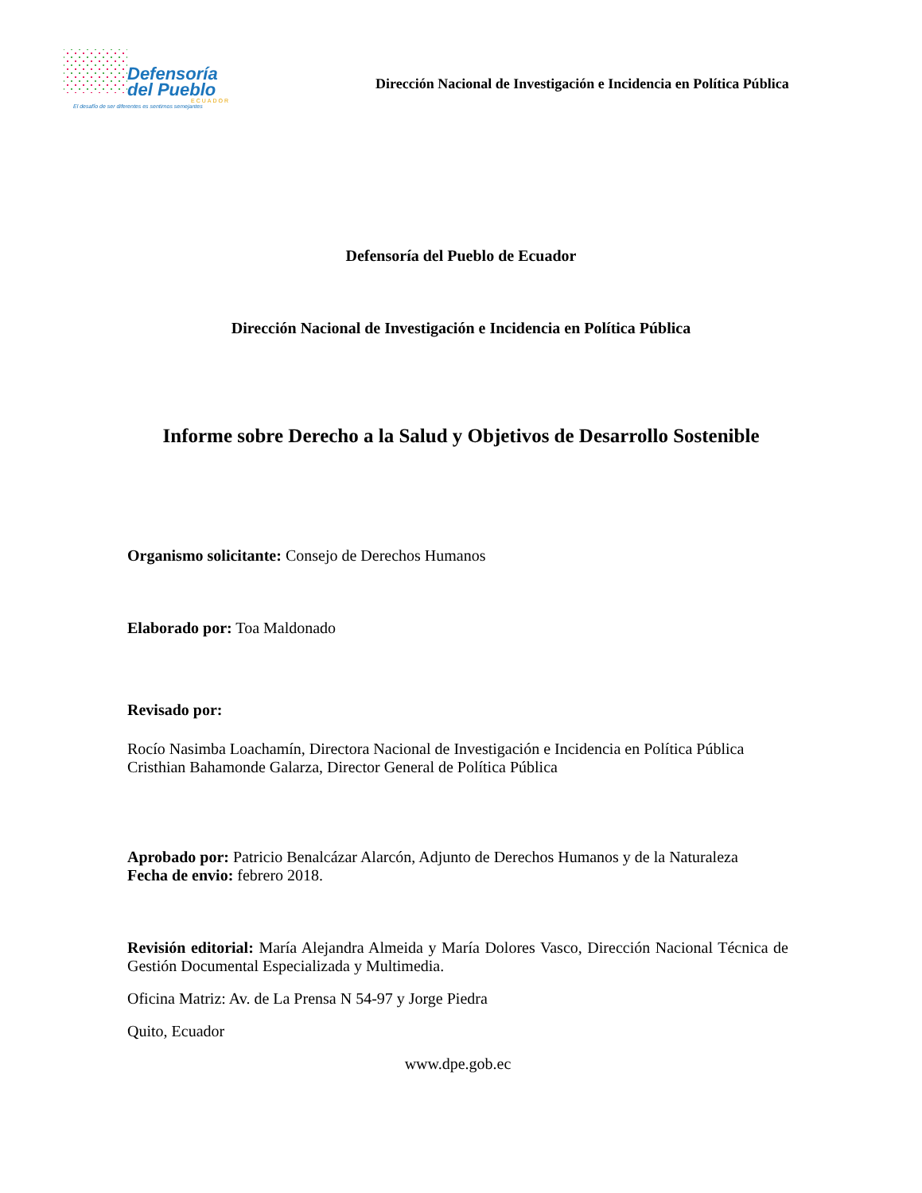Defensoría
del Pueblo
ECUADOR
El desafío de ser diferentes es sentirnos semejantes
Dirección Nacional de Investigación e Incidencia en Política Pública
Defensoría del Pueblo de Ecuador
Dirección Nacional de Investigación e Incidencia en Política Pública
Informe sobre Derecho a la Salud y Objetivos de Desarrollo Sostenible
Organismo solicitante: Consejo de Derechos Humanos
Elaborado por: Toa Maldonado
Revisado por:
Rocío Nasimba Loachamín, Directora Nacional de Investigación e Incidencia en Política Pública
Cristhian Bahamonde Galarza, Director General de Política Pública
Aprobado por: Patricio Benalcázar Alarcón, Adjunto de Derechos Humanos y de la Naturaleza
Fecha de envio: febrero 2018.
Revisión editorial: María Alejandra Almeida y María Dolores Vasco, Dirección Nacional Técnica de Gestión Documental Especializada y Multimedia.
Oficina Matriz: Av. de La Prensa N 54-97 y Jorge Piedra
Quito, Ecuador
www.dpe.gob.ec